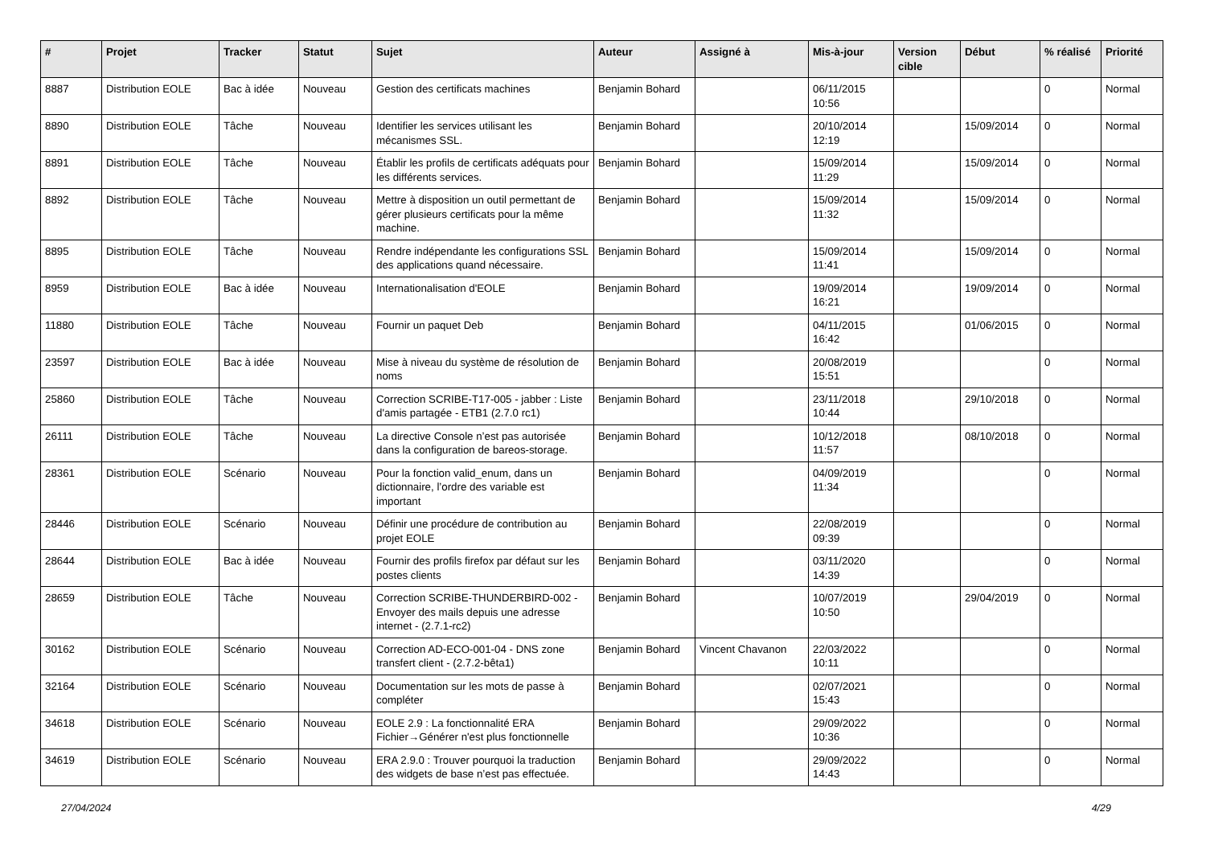| # | Projet | Tracker | Statut | Sujet | Auteur | Assigné à | Mis-à-jour | Version cible | Début | % réalisé | Priorité |
| --- | --- | --- | --- | --- | --- | --- | --- | --- | --- | --- | --- |
| 8887 | Distribution EOLE | Bac à idée | Nouveau | Gestion des certificats machines | Benjamin Bohard | | 06/11/2015 10:56 | | | 0 | Normal |
| 8890 | Distribution EOLE | Tâche | Nouveau | Identifier les services utilisant les mécanismes SSL. | Benjamin Bohard | | 20/10/2014 12:19 | | 15/09/2014 | 0 | Normal |
| 8891 | Distribution EOLE | Tâche | Nouveau | Établir les profils de certificats adéquats pour les différents services. | Benjamin Bohard | | 15/09/2014 11:29 | | 15/09/2014 | 0 | Normal |
| 8892 | Distribution EOLE | Tâche | Nouveau | Mettre à disposition un outil permettant de gérer plusieurs certificats pour la même machine. | Benjamin Bohard | | 15/09/2014 11:32 | | 15/09/2014 | 0 | Normal |
| 8895 | Distribution EOLE | Tâche | Nouveau | Rendre indépendante les configurations SSL des applications quand nécessaire. | Benjamin Bohard | | 15/09/2014 11:41 | | 15/09/2014 | 0 | Normal |
| 8959 | Distribution EOLE | Bac à idée | Nouveau | Internationalisation d'EOLE | Benjamin Bohard | | 19/09/2014 16:21 | | 19/09/2014 | 0 | Normal |
| 11880 | Distribution EOLE | Tâche | Nouveau | Fournir un paquet Deb | Benjamin Bohard | | 04/11/2015 16:42 | | 01/06/2015 | 0 | Normal |
| 23597 | Distribution EOLE | Bac à idée | Nouveau | Mise à niveau du système de résolution de noms | Benjamin Bohard | | 20/08/2019 15:51 | | | 0 | Normal |
| 25860 | Distribution EOLE | Tâche | Nouveau | Correction SCRIBE-T17-005 - jabber : Liste d'amis partagée - ETB1 (2.7.0 rc1) | Benjamin Bohard | | 23/11/2018 10:44 | | 29/10/2018 | 0 | Normal |
| 26111 | Distribution EOLE | Tâche | Nouveau | La directive Console n’est pas autorisée dans la configuration de bareos-storage. | Benjamin Bohard | | 10/12/2018 11:57 | | 08/10/2018 | 0 | Normal |
| 28361 | Distribution EOLE | Scénario | Nouveau | Pour la fonction valid_enum, dans un dictionnaire, l’ordre des variable est important | Benjamin Bohard | | 04/09/2019 11:34 | | | 0 | Normal |
| 28446 | Distribution EOLE | Scénario | Nouveau | Définir une procédure de contribution au projet EOLE | Benjamin Bohard | | 22/08/2019 09:39 | | | 0 | Normal |
| 28644 | Distribution EOLE | Bac à idée | Nouveau | Fournir des profils firefox par défaut sur les postes clients | Benjamin Bohard | | 03/11/2020 14:39 | | | 0 | Normal |
| 28659 | Distribution EOLE | Tâche | Nouveau | Correction SCRIBE-THUNDERBIRD-002 - Envoyer des mails depuis une adresse internet - (2.7.1-rc2) | Benjamin Bohard | | 10/07/2019 10:50 | | 29/04/2019 | 0 | Normal |
| 30162 | Distribution EOLE | Scénario | Nouveau | Correction AD-ECO-001-04 - DNS zone transfert client - (2.7.2-bêta1) | Benjamin Bohard | Vincent Chavanon | 22/03/2022 10:11 | | | 0 | Normal |
| 32164 | Distribution EOLE | Scénario | Nouveau | Documentation sur les mots de passe à compléter | Benjamin Bohard | | 02/07/2021 15:43 | | | 0 | Normal |
| 34618 | Distribution EOLE | Scénario | Nouveau | EOLE 2.9 : La fonctionnalité ERA Fichier→Générer n'est plus fonctionnelle | Benjamin Bohard | | 29/09/2022 10:36 | | | 0 | Normal |
| 34619 | Distribution EOLE | Scénario | Nouveau | ERA 2.9.0 : Trouver pourquoi la traduction des widgets de base n’est pas effectuée. | Benjamin Bohard | | 29/09/2022 14:43 | | | 0 | Normal |
27/04/2024 4/29